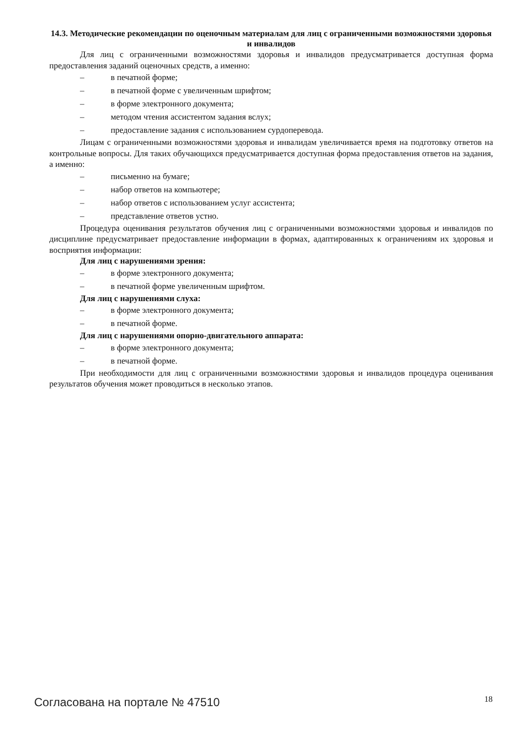14.3. Методические рекомендации по оценочным материалам для лиц с ограниченными возможностями здоровья и инвалидов
Для лиц с ограниченными возможностями здоровья и инвалидов предусматривается доступная форма предоставления заданий оценочных средств, а именно:
– в печатной форме;
– в печатной форме с увеличенным шрифтом;
– в форме электронного документа;
– методом чтения ассистентом задания вслух;
– предоставление задания с использованием сурдоперевода.
Лицам с ограниченными возможностями здоровья и инвалидам увеличивается время на подготовку ответов на контрольные вопросы. Для таких обучающихся предусматривается доступная форма предоставления ответов на задания, а именно:
– письменно на бумаге;
– набор ответов на компьютере;
– набор ответов с использованием услуг ассистента;
– представление ответов устно.
Процедура оценивания результатов обучения лиц с ограниченными возможностями здоровья и инвалидов по дисциплине предусматривает предоставление информации в формах, адаптированных к ограничениям их здоровья и восприятия информации:
Для лиц с нарушениями зрения:
– в форме электронного документа;
– в печатной форме увеличенным шрифтом.
Для лиц с нарушениями слуха:
– в форме электронного документа;
– в печатной форме.
Для лиц с нарушениями опорно-двигательного аппарата:
– в форме электронного документа;
– в печатной форме.
При необходимости для лиц с ограниченными возможностями здоровья и инвалидов процедура оценивания результатов обучения может проводиться в несколько этапов.
Согласована на портале № 47510 18